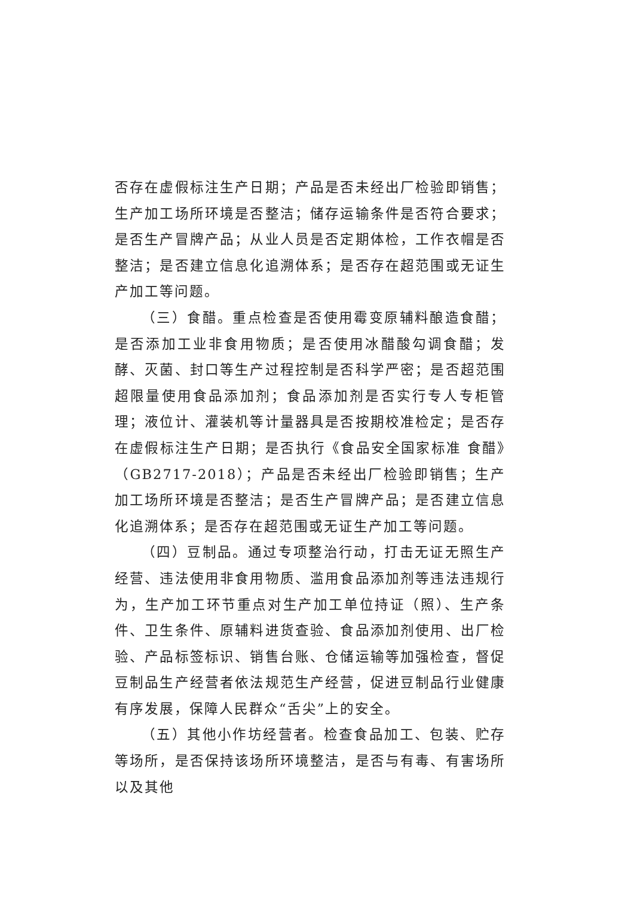否存在虚假标注生产日期；产品是否未经出厂检验即销售；生产加工场所环境是否整洁；储存运输条件是否符合要求；是否生产冒牌产品；从业人员是否定期体检，工作衣帽是否整洁；是否建立信息化追溯体系；是否存在超范围或无证生产加工等问题。
（三）食醋。重点检查是否使用霉变原辅料酿造食醋；是否添加工业非食用物质；是否使用冰醋酸勾调食醋；发酵、灭菌、封口等生产过程控制是否科学严密；是否超范围超限量使用食品添加剂；食品添加剂是否实行专人专柜管理；液位计、灌装机等计量器具是否按期校准检定；是否存在虚假标注生产日期；是否执行《食品安全国家标准 食醋》（GB2717-2018）；产品是否未经出厂检验即销售；生产加工场所环境是否整洁；是否生产冒牌产品；是否建立信息化追溯体系；是否存在超范围或无证生产加工等问题。
（四）豆制品。通过专项整治行动，打击无证无照生产经营、违法使用非食用物质、滥用食品添加剂等违法违规行为，生产加工环节重点对生产加工单位持证（照）、生产条件、卫生条件、原辅料进货查验、食品添加剂使用、出厂检验、产品标签标识、销售台账、仓储运输等加强检查，督促豆制品生产经营者依法规范生产经营，促进豆制品行业健康有序发展，保障人民群众“舌尖”上的安全。
（五）其他小作坊经营者。检查食品加工、包装、贮存等场所，是否保持该场所环境整洁，是否与有毒、有害场所以及其他